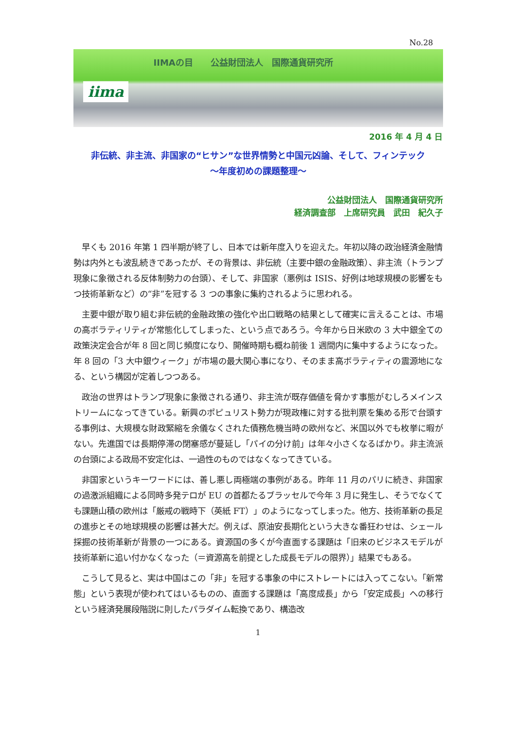No.28
IIMAの目　　公益財団法人　国際通貨研究所
iima
2016 年 4 月 4 日
非伝統、非主流、非国家の“ヒサン”な世界情勢と中国元凶論、そして、フィンテック
～年度初めの課題整理～
公益財団法人　国際通貨研究所
経済調査部　上席研究員　武田　紀久子
早くも 2016 年第 1 四半期が終了し、日本では新年度入りを迎えた。年初以降の政治経済金融情勢は内外とも波乱続きであったが、その背景は、非伝統（主要中銀の金融政策）、非主流（トランプ現象に象徴される反体制勢力の台頭）、そして、非国家（悪例は ISIS、好例は地球規模の影響をもつ技術革新など）の“非”を冠する 3 つの事象に集約されるように思われる。
主要中銀が取り組む非伝統的金融政策の強化や出口戦略の結果として確実に言えることは、市場の高ボラティリティが常態化してしまった、という点であろう。今年から日米欧の 3 大中銀全ての政策決定会合が年 8 回と同じ頻度になり、開催時期も概ね前後 1 週間内に集中するようになった。年 8 回の「3 大中銀ウィーク」が市場の最大関心事になり、そのまま高ボラティティの震源地になる、という構図が定着しつつある。
政治の世界はトランプ現象に象徴される通り、非主流が既存価値を脅かす事態がむしろメインストリームになってきている。新興のポピュリスト勢力が現政権に対する批判票を集める形で台頭する事例は、大規模な財政緊縮を余儀なくされた債務危機当時の欧州など、米国以外でも枚挙に暇がない。先進国では長期停滞の閉塞感が蔓延し「パイの分け前」は年々小さくなるばかり。非主流派の台頭による政局不安定化は、一過性のものではなくなってきている。
非国家というキーワードには、善し悪し両極端の事例がある。昨年 11 月のパリに続き、非国家の過激派組織による同時多発テロが EU の首都たるブラッセルで今年 3 月に発生し、そうでなくても課題山積の欧州は「厳戒の戦時下（英紙 FT）」のようになってしまった。他方、技術革新の長足の進歩とその地球規模の影響は甚大だ。例えば、原油安長期化という大きな番狂わせは、シェール採掘の技術革新が背景の一つにある。資源国の多くが今直面する課題は「旧来のビジネスモデルが技術革新に追い付かなくなった（＝資源高を前提とした成長モデルの限界）」結果でもある。
こうして見ると、実は中国はこの「非」を冠する事象の中にストレートには入ってこない。「新常態」という表現が使われてはいるものの、直面する課題は「高度成長」から「安定成長」への移行という経済発展段階説に則したパラダイム転換であり、構造改
1